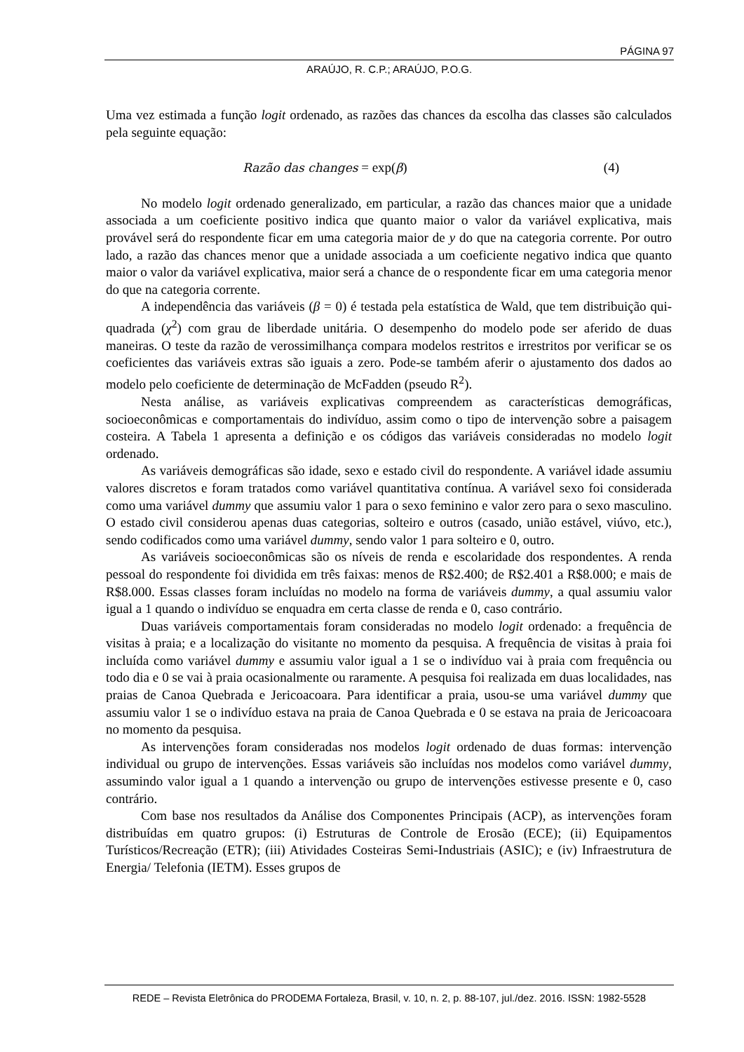PÁGINA 97
ARAÚJO, R. C.P.; ARAÚJO, P.O.G.
Uma vez estimada a função logit ordenado, as razões das chances da escolha das classes são calculados pela seguinte equação:
Razão das changes = exp(β) (4)
No modelo logit ordenado generalizado, em particular, a razão das chances maior que a unidade associada a um coeficiente positivo indica que quanto maior o valor da variável explicativa, mais provável será do respondente ficar em uma categoria maior de y do que na categoria corrente. Por outro lado, a razão das chances menor que a unidade associada a um coeficiente negativo indica que quanto maior o valor da variável explicativa, maior será a chance de o respondente ficar em uma categoria menor do que na categoria corrente.
A independência das variáveis (β = 0) é testada pela estatística de Wald, que tem distribuição qui-quadrada (χ<sup>2</sup>) com grau de liberdade unitária. O desempenho do modelo pode ser aferido de duas maneiras. O teste da razão de verossimilhança compara modelos restritos e irrestritos por verificar se os coeficientes das variáveis extras são iguais a zero. Pode-se também aferir o ajustamento dos dados ao modelo pelo coeficiente de determinação de McFadden (pseudo R<sup>2</sup>).
Nesta análise, as variáveis explicativas compreendem as características demográficas, socioeconômicas e comportamentais do indivíduo, assim como o tipo de intervenção sobre a paisagem costeira. A Tabela 1 apresenta a definição e os códigos das variáveis consideradas no modelo logit ordenado.
As variáveis demográficas são idade, sexo e estado civil do respondente. A variável idade assumiu valores discretos e foram tratados como variável quantitativa contínua. A variável sexo foi considerada como uma variável dummy que assumiu valor 1 para o sexo feminino e valor zero para o sexo masculino. O estado civil considerou apenas duas categorias, solteiro e outros (casado, união estável, viúvo, etc.), sendo codificados como uma variável dummy, sendo valor 1 para solteiro e 0, outro.
As variáveis socioeconômicas são os níveis de renda e escolaridade dos respondentes. A renda pessoal do respondente foi dividida em três faixas: menos de R$2.400; de R$2.401 a R$8.000; e mais de R$8.000. Essas classes foram incluídas no modelo na forma de variáveis dummy, a qual assumiu valor igual a 1 quando o indivíduo se enquadra em certa classe de renda e 0, caso contrário.
Duas variáveis comportamentais foram consideradas no modelo logit ordenado: a frequência de visitas à praia; e a localização do visitante no momento da pesquisa. A frequência de visitas à praia foi incluída como variável dummy e assumiu valor igual a 1 se o indivíduo vai à praia com frequência ou todo dia e 0 se vai à praia ocasionalmente ou raramente. A pesquisa foi realizada em duas localidades, nas praias de Canoa Quebrada e Jericoacoara. Para identificar a praia, usou-se uma variável dummy que assumiu valor 1 se o indivíduo estava na praia de Canoa Quebrada e 0 se estava na praia de Jericoacoara no momento da pesquisa.
As intervenções foram consideradas nos modelos logit ordenado de duas formas: intervenção individual ou grupo de intervenções. Essas variáveis são incluídas nos modelos como variável dummy, assumindo valor igual a 1 quando a intervenção ou grupo de intervenções estivesse presente e 0, caso contrário.
Com base nos resultados da Análise dos Componentes Principais (ACP), as intervenções foram distribuídas em quatro grupos: (i) Estruturas de Controle de Erosão (ECE); (ii) Equipamentos Turísticos/Recreação (ETR); (iii) Atividades Costeiras Semi-Industriais (ASIC); e (iv) Infraestrutura de Energia/ Telefonia (IETM). Esses grupos de
REDE – Revista Eletrônica do PRODEMA Fortaleza, Brasil, v. 10, n. 2, p. 88-107, jul./dez. 2016. ISSN: 1982-5528